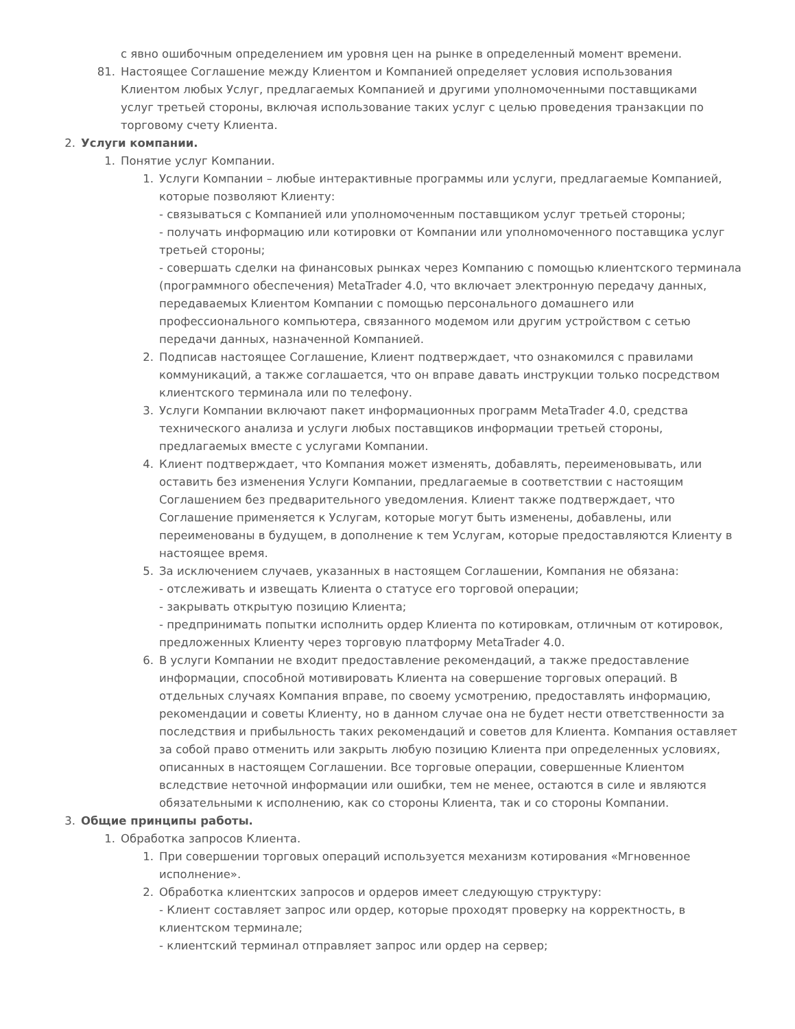с явно ошибочным определением им уровня цен на рынке в определенный момент времени.
81. Настоящее Соглашение между Клиентом и Компанией определяет условия использования Клиентом любых Услуг, предлагаемых Компанией и другими уполномоченными поставщиками услуг третьей стороны, включая использование таких услуг с целью проведения транзакции по торговому счету Клиента.
2. Услуги компании.
1. Понятие услуг Компании.
1. Услуги Компании – любые интерактивные программы или услуги, предлагаемые Компанией, которые позволяют Клиенту:
- связываться с Компанией или уполномоченным поставщиком услуг третьей стороны;
- получать информацию или котировки от Компании или уполномоченного поставщика услуг третьей стороны;
- совершать сделки на финансовых рынках через Компанию с помощью клиентского терминала (программного обеспечения) MetaTrader 4.0, что включает электронную передачу данных, передаваемых Клиентом Компании с помощью персонального домашнего или профессионального компьютера, связанного модемом или другим устройством с сетью передачи данных, назначенной Компанией.
2. Подписав настоящее Соглашение, Клиент подтверждает, что ознакомился с правилами коммуникаций, а также соглашается, что он вправе давать инструкции только посредством клиентского терминала или по телефону.
3. Услуги Компании включают пакет информационных программ MetaTrader 4.0, средства технического анализа и услуги любых поставщиков информации третьей стороны, предлагаемых вместе с услугами Компании.
4. Клиент подтверждает, что Компания может изменять, добавлять, переименовывать, или оставить без изменения Услуги Компании, предлагаемые в соответствии с настоящим Соглашением без предварительного уведомления. Клиент также подтверждает, что Соглашение применяется к Услугам, которые могут быть изменены, добавлены, или переименованы в будущем, в дополнение к тем Услугам, которые предоставляются Клиенту в настоящее время.
5. За исключением случаев, указанных в настоящем Соглашении, Компания не обязана:
- отслеживать и извещать Клиента о статусе его торговой операции;
- закрывать открытую позицию Клиента;
- предпринимать попытки исполнить ордер Клиента по котировкам, отличным от котировок, предложенных Клиенту через торговую платформу MetaTrader 4.0.
6. В услуги Компании не входит предоставление рекомендаций, а также предоставление информации, способной мотивировать Клиента на совершение торговых операций. В отдельных случаях Компания вправе, по своему усмотрению, предоставлять информацию, рекомендации и советы Клиенту, но в данном случае она не будет нести ответственности за последствия и прибыльность таких рекомендаций и советов для Клиента. Компания оставляет за собой право отменить или закрыть любую позицию Клиента при определенных условиях, описанных в настоящем Соглашении. Все торговые операции, совершенные Клиентом вследствие неточной информации или ошибки, тем не менее, остаются в силе и являются обязательными к исполнению, как со стороны Клиента, так и со стороны Компании.
3. Общие принципы работы.
1. Обработка запросов Клиента.
1. При совершении торговых операций используется механизм котирования «Мгновенное исполнение».
2. Обработка клиентских запросов и ордеров имеет следующую структуру:
- Клиент составляет запрос или ордер, которые проходят проверку на корректность, в клиентском терминале;
- клиентский терминал отправляет запрос или ордер на сервер;